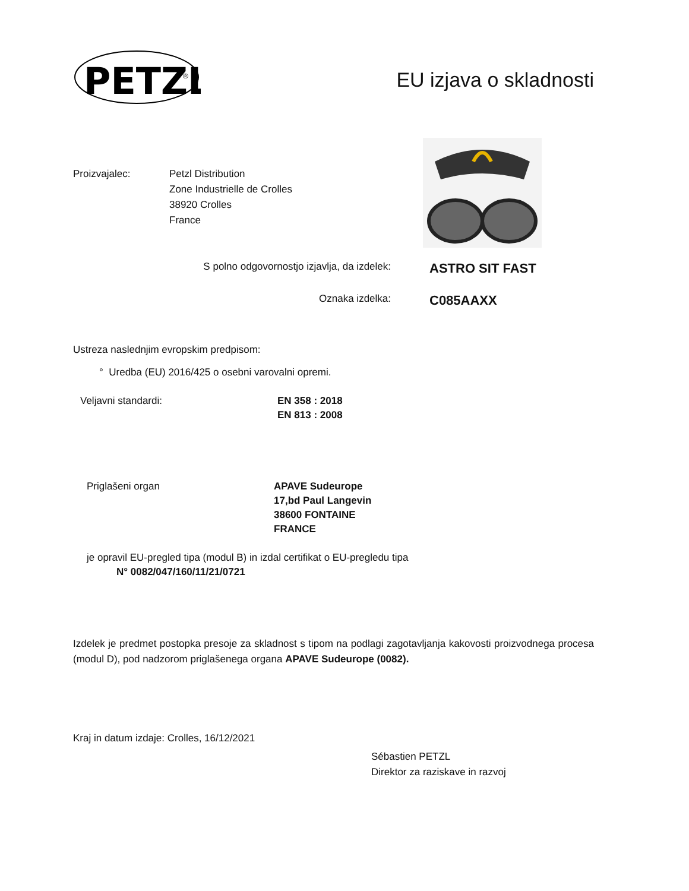PETZL
®
EU izjava o skladnosti
Proizvajalec: Petzl Distribution
Zone Industrielle de Crolles
38920 Crolles
France
S polno odgovornostjo izjavlja, da izdelek:
ASTRO SIT FAST
Oznaka izdelka:
C085AAXX
Ustreza naslednjim evropskim predpisom:
° Uredba (EU) 2016/425 o osebni varovalni opremi.
Veljavni standardi: EN 358 : 2018
EN 813 : 2008
Priglašeni organ APAVE Sudeurope
17,bd Paul Langevin
38600 FONTAINE
FRANCE
je opravil EU-pregled tipa (modul B) in izdal certifikat o EU-pregledu tipa
N° 0082/047/160/11/21/0721
Izdelek je predmet postopka presoje za skladnost s tipom na podlagi zagotavljanja kakovosti proizvodnega procesa (modul D), pod nadzorom priglašenega organa APAVE Sudeurope (0082).
Kraj in datum izdaje: Crolles, 16/12/2021
Sébastien PETZL
Direktor za raziskave in razvoj